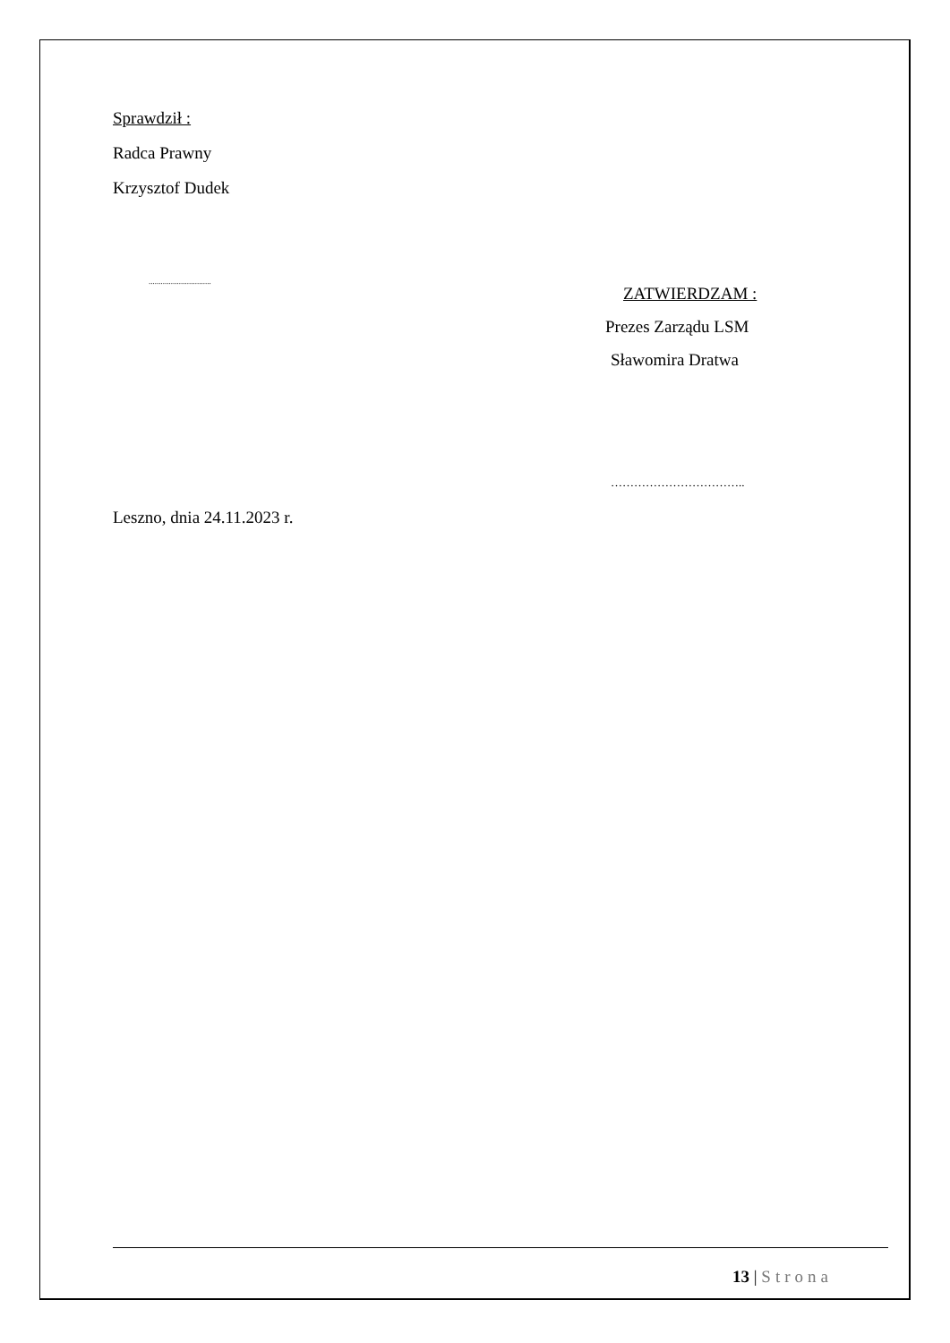Sprawdził :
Radca Prawny
Krzysztof Dudek
...............................
ZATWIERDZAM :
Prezes Zarządu LSM
Sławomira Dratwa
……………………………..
Leszno, dnia 24.11.2023 r.
13 | Strona